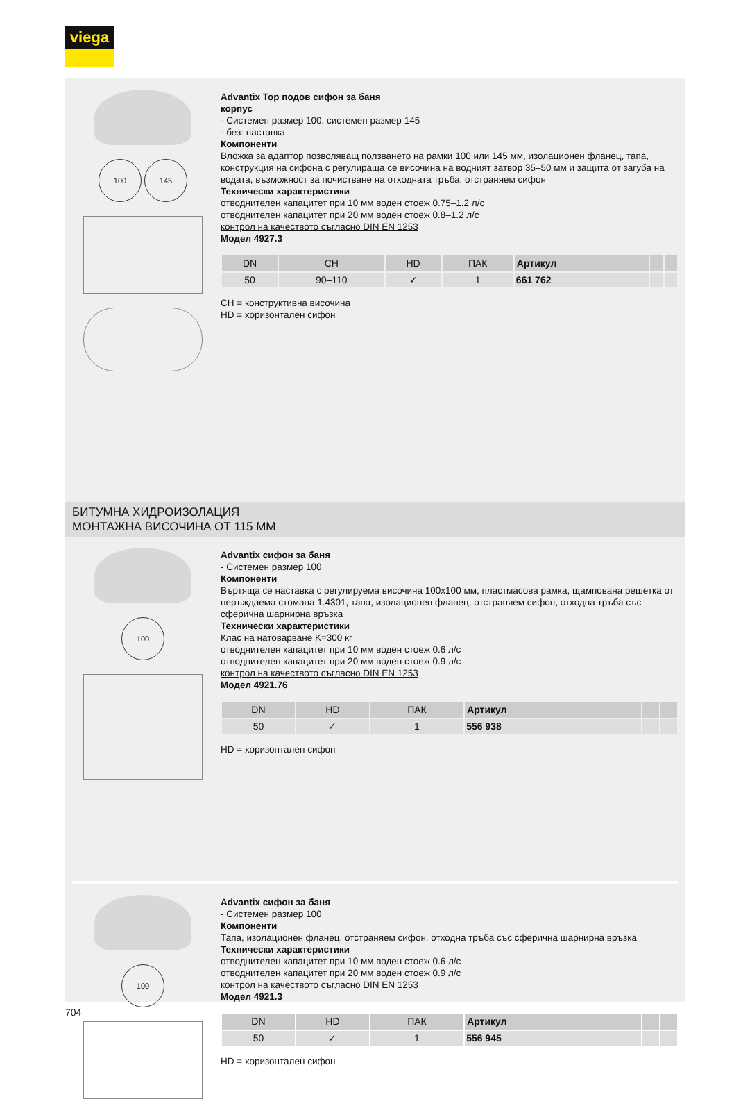viega
100 145
Advantix Top подов сифон за баня
корпус
- Системен размер 100, системен размер 145
- без: наставка
Компоненти
Вложка за адаптор позволяващ ползването на рамки 100 или 145 мм, изолационен фланец, тапа, конструкция на сифона с регулираща се височина на водният затвор 35–50 мм и защита от загуба на водата, възможност за почистване на отходната тръба, отстраняем сифон
Технически характеристики
отводнителен капацитет при 10 мм воден стоеж 0.75–1.2 л/с
отводнителен капацитет при 20 мм воден стоеж 0.8–1.2 л/с
контрол на качеството съгласно DIN EN 1253
Модел 4927.3
| DN | CH | HD | ПАК | Артикул | | |
| --- | --- | --- | --- | --- | --- | --- |
| 50 | 90–110 | ✓ | 1 | 661 762 | | |
CH = конструктивна височина
HD = хоризонтален сифон
БИТУМНА ХИДРОИЗОЛАЦИЯ
МОНТАЖНА ВИСОЧИНА ОТ 115 ММ
100
Advantix сифон за баня
- Системен размер 100
Компоненти
Въртяща се наставка с регулируема височина 100x100 мм, пластмасова рамка, щампована решетка от неръждаема стомана 1.4301, тапа, изолационен фланец, отстраняем сифон, отходна тръба със сферична шарнирна връзка
Технически характеристики
Клас на натоварване K=300 кг
отводнителен капацитет при 10 мм воден стоеж 0.6 л/с
отводнителен капацитет при 20 мм воден стоеж 0.9 л/с
контрол на качеството съгласно DIN EN 1253
Модел 4921.76
| DN | HD | ПАК | Артикул | | |
| --- | --- | --- | --- | --- | --- |
| 50 | ✓ | 1 | 556 938 | | |
HD = хоризонтален сифон
100
Advantix сифон за баня
- Системен размер 100
Компоненти
Тапа, изолационен фланец, отстраняем сифон, отходна тръба със сферична шарнирна връзка
Технически характеристики
отводнителен капацитет при 10 мм воден стоеж 0.6 л/с
отводнителен капацитет при 20 мм воден стоеж 0.9 л/с
контрол на качеството съгласно DIN EN 1253
Модел 4921.3
| DN | HD | ПАК | Артикул | | |
| --- | --- | --- | --- | --- | --- |
| 50 | ✓ | 1 | 556 945 | | |
HD = хоризонтален сифон
704